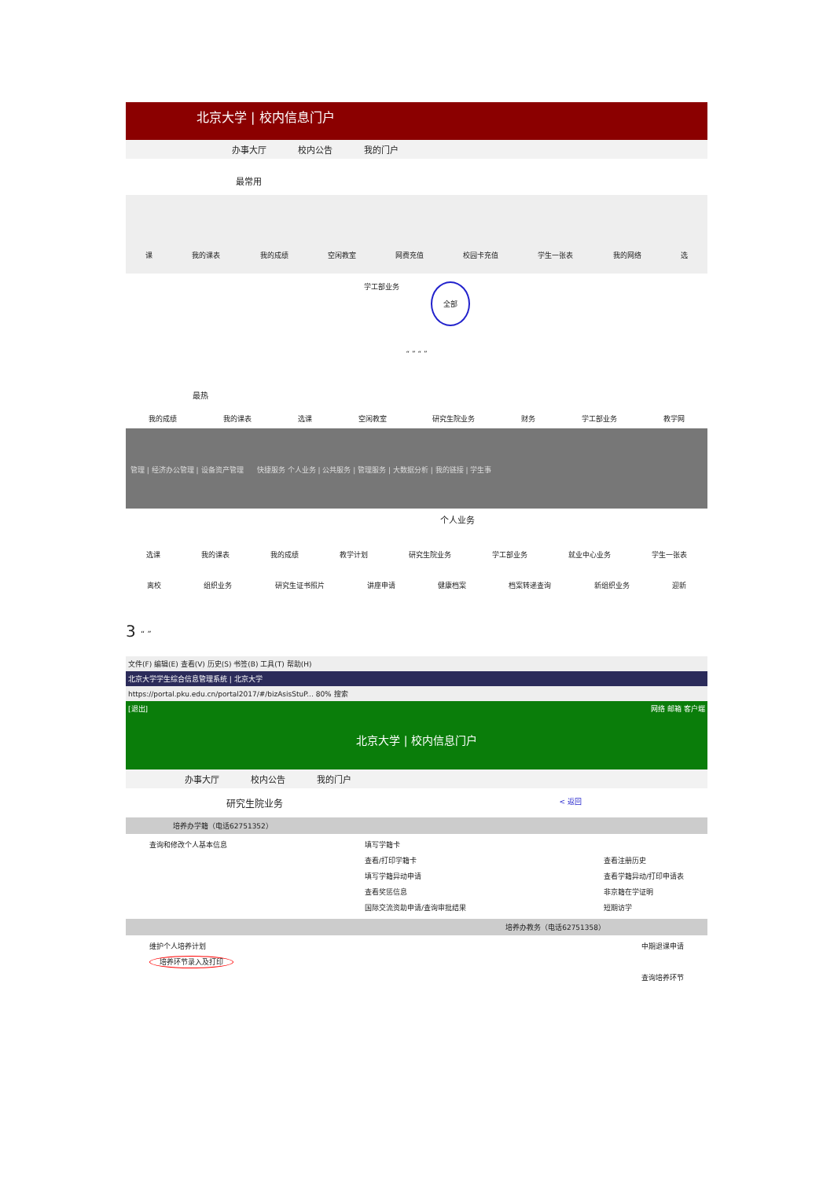北京大学 | 校内信息门户
办事大厅 校内公告 我的门户
最常用
课 我的课表 我的成绩 空闲教室 网费充值 校园卡充值 学生一张表 我的网络 选
学工部业务 全部
“ ” “ ”
最热
我的成绩 我的课表 选课 空闲教室 研究生院业务 财务 学工部业务 教学网
管理 | 经济办公管理 | 设备资产管理 快捷服务 个人业务 | 公共服务 | 管理服务 | 大数据分析 | 我的链接 | 学生事
个人业务
选课 我的课表 我的成绩 教学计划 研究生院业务 学工部业务 就业中心业务 学生一张表
离校 组织业务 研究生证书照片 讲座申请 健康档案 档案转递查询 新组织业务 迎新
3 “ ”
文件(F) 编辑(E) 查看(V) 历史(S) 书签(B) 工具(T) 帮助(H)
北京大学学生综合信息管理系统 | 北京大学
https://portal.pku.edu.cn/portal2017/#/bizAsisStuP... 80% 搜索
[退出] 网络 邮箱 客户端
北京大学 | 校内信息门户
办事大厅 校内公告 我的门户
研究生院业务 < 返回
培养办学籍（电话62751352）
查询和修改个人基本信息 填写学籍卡
查看/打印学籍卡
填写学籍异动申请
查看奖惩信息
国际交流资助申请/查询审批结果
查看注册历史
查看学籍异动/打印申请表
非京籍在学证明
短期访学
培养办教务（电话62751358）
维护个人培养计划
培养环节录入及打印
中期退课申请
查询培养环节